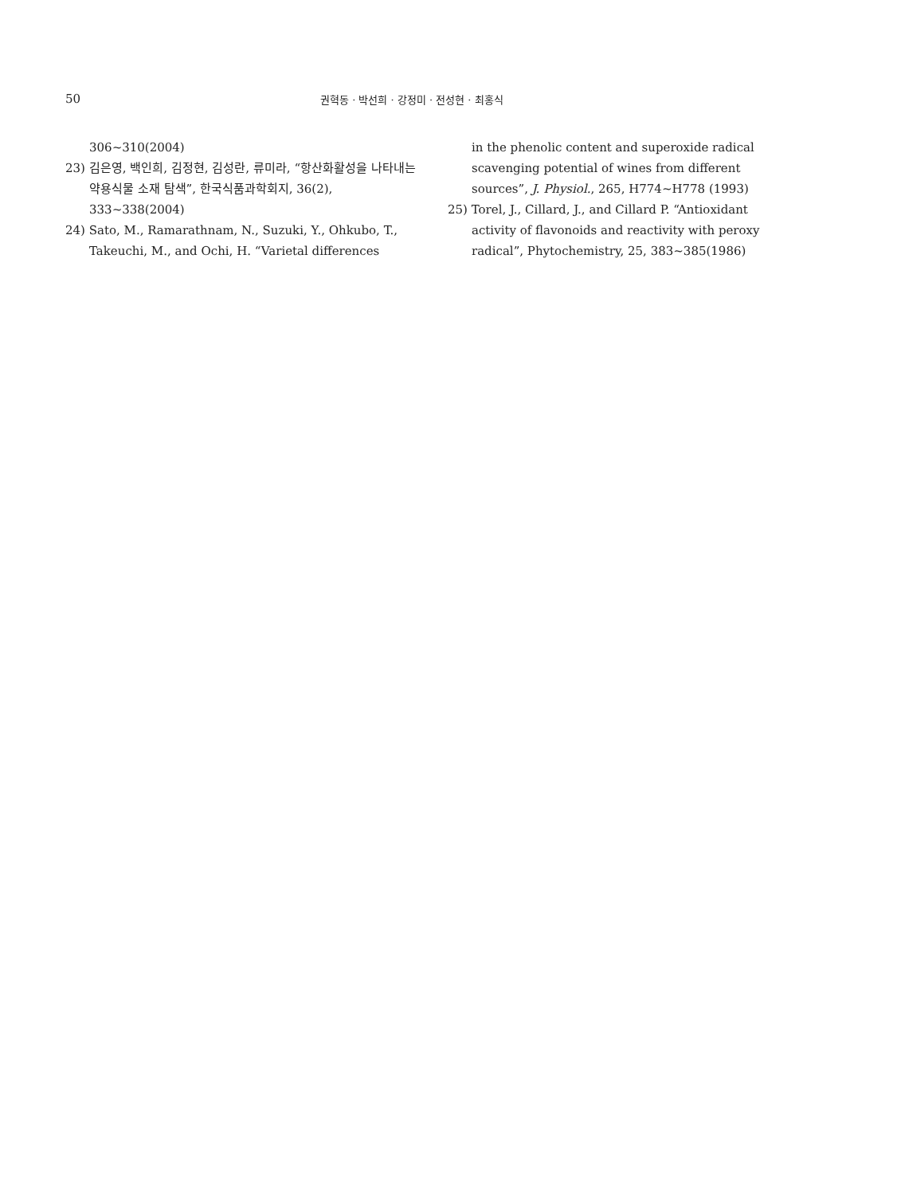50
권혁동 · 박선희 · 강정미 · 전성현 · 최홍식
306~310(2004)
23) 김은영, 백인희, 김정현, 김성란, 류미라, “항산화활성을 나타내는 약용식물 소재 탐색”, 한국식품과학회지, 36(2), 333~338(2004)
24) Sato, M., Ramarathnam, N., Suzuki, Y., Ohkubo, T., Takeuchi, M., and Ochi, H. “Varietal differences
in the phenolic content and superoxide radical scavenging potential of wines from different sources”, J. Physiol., 265, H774~H778 (1993)
25) Torel, J., Cillard, J., and Cillard P. “Antioxidant activity of flavonoids and reactivity with peroxy radical”, Phytochemistry, 25, 383~385(1986)